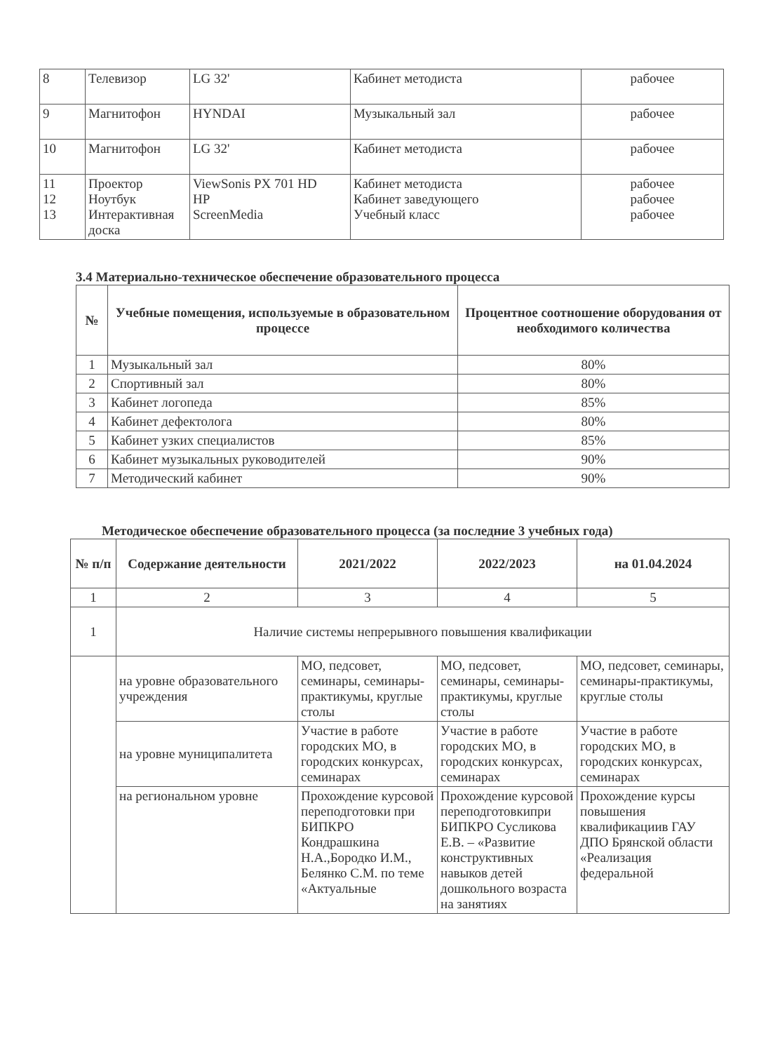| 8 | Телевизор | LG 32' | Кабинет методиста | рабочее |
| 9 | Магнитофон | HYNDAI | Музыкальный зал | рабочее |
| 10 | Магнитофон | LG 32' | Кабинет методиста | рабочее |
| 11 12 13 | Проектор Ноутбук Интерактивная доска | ViewSonis PX 701 HD HP ScreenMedia | Кабинет методиста Кабинет заведующего Учебный класс | рабочее рабочее рабочее |
3.4 Материально-техническое обеспечение образовательного процесса
| № | Учебные помещения, используемые в образовательном процессе | Процентное соотношение оборудования от необходимого количества |
| --- | --- | --- |
| 1 | Музыкальный зал | 80% |
| 2 | Спортивный зал | 80% |
| 3 | Кабинет логопеда | 85% |
| 4 | Кабинет дефектолога | 80% |
| 5 | Кабинет узких специалистов | 85% |
| 6 | Кабинет музыкальных руководителей | 90% |
| 7 | Методический кабинет | 90% |
Методическое обеспечение образовательного процесса (за последние 3 учебных года)
| № п/п | Содержание деятельности | 2021/2022 | 2022/2023 | на 01.04.2024 |
| --- | --- | --- | --- | --- |
| 1 | 2 | 3 | 4 | 5 |
| 1 | Наличие системы непрерывного повышения квалификации | | | |
| | на уровне образовательного учреждения | МО, педсовет, семинары, семинары-практикумы, круглые столы | МО, педсовет, семинары, семинары-практикумы, круглые столы | МО, педсовет, семинары, семинары-практикумы, круглые столы |
| | на уровне муниципалитета | Участие в работе городских МО, в городских конкурсах, семинарах | Участие в работе городских МО, в городских конкурсах, семинарах | Участие в работе городских МО, в городских конкурсах, семинарах |
| | на региональном уровне | Прохождение курсовой переподготовки при БИПКРО Кондрашкина Н.А.,Бородко И.М., Белянко С.М. по теме «Актуальные | Прохождение курсовой переподготовкипри БИПКРО Сусликова Е.В. – «Развитие конструктивных навыков детей дошкольного возраста на занятиях | Прохождение курсы повышения квалификациив ГАУ ДПО Брянской области «Реализация федеральной |